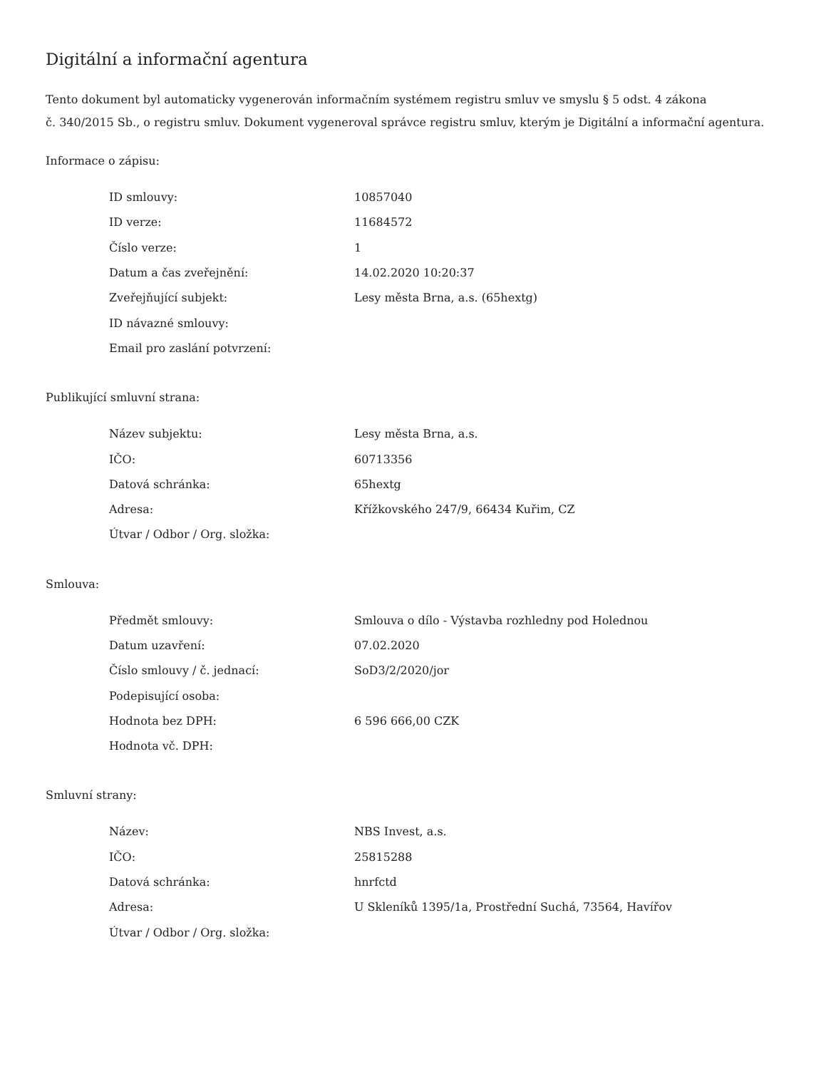Digitální a informační agentura
Tento dokument byl automaticky vygenerován informačním systémem registru smluv ve smyslu § 5 odst. 4 zákona
č. 340/2015 Sb., o registru smluv. Dokument vygeneroval správce registru smluv, kterým je Digitální a informační agentura.
Informace o zápisu:
| ID smlouvy: | 10857040 |
| ID verze: | 11684572 |
| Číslo verze: | 1 |
| Datum a čas zveřejnění: | 14.02.2020 10:20:37 |
| Zveřejňující subjekt: | Lesy města Brna, a.s. (65hextg) |
| ID návazné smlouvy: | |
| Email pro zaslání potvrzení: | |
Publikující smluvní strana:
| Název subjektu: | Lesy města Brna, a.s. |
| IČO: | 60713356 |
| Datová schránka: | 65hextg |
| Adresa: | Křížkovského 247/9, 66434 Kuřim, CZ |
| Útvar / Odbor / Org. složka: | |
Smlouva:
| Předmět smlouvy: | Smlouva o dílo - Výstavba rozhledny pod Holednou |
| Datum uzavření: | 07.02.2020 |
| Číslo smlouvy / č. jednací: | SoD3/2/2020/jor |
| Podepisující osoba: | |
| Hodnota bez DPH: | 6 596 666,00 CZK |
| Hodnota vč. DPH: | |
Smluvní strany:
| Název: | NBS Invest, a.s. |
| IČO: | 25815288 |
| Datová schránka: | hnrfctd |
| Adresa: | U Skleníků 1395/1a, Prostřední Suchá, 73564, Havířov |
| Útvar / Odbor / Org. složka: | |